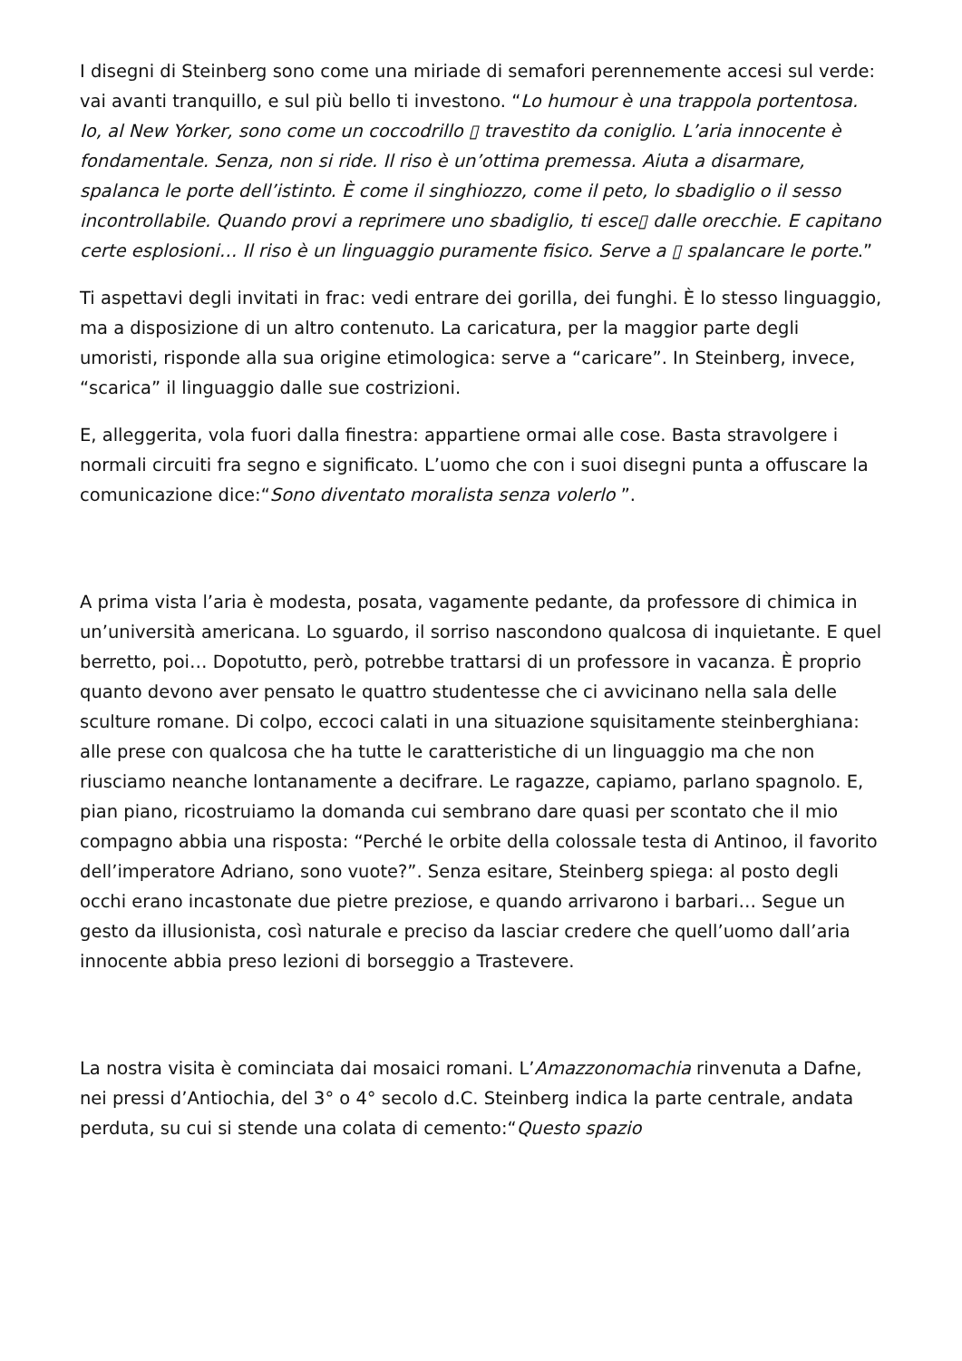I disegni di Steinberg sono come una miriade di semafori perennemente accesi sul verde: vai avanti tranquillo, e sul più bello ti investono. “Lo humour è una trappola portentosa. Io, al New Yorker, sono come un coccodrillo ▯ travestito da coniglio. L’aria innocente è fondamentale. Senza, non si ride. Il riso è un’ottima premessa. Aiuta a disarmare, spalanca le porte dell’istinto. È come il singhiozzo, come il peto, lo sbadiglio o il sesso incontrollabile. Quando provi a reprimere uno sbadiglio, ti esce▯ dalle orecchie. E capitano certe esplosioni… Il riso è un linguaggio puramente fisico. Serve a ▯ spalancare le porte.”
Ti aspettavi degli invitati in frac: vedi entrare dei gorilla, dei funghi. È lo stesso linguaggio, ma a disposizione di un altro contenuto. La caricatura, per la maggior parte degli umoristi, risponde alla sua origine etimologica: serve a “caricare”. In Steinberg, invece, “scarica” il linguaggio dalle sue costrizioni.
E, alleggerita, vola fuori dalla finestra: appartiene ormai alle cose. Basta stravolgere i normali circuiti fra segno e significato. L’uomo che con i suoi disegni punta a offuscare la comunicazione dice:“Sono diventato moralista senza volerlo ”.
A prima vista l’aria è modesta, posata, vagamente pedante, da professore di chimica in un’università americana. Lo sguardo, il sorriso nascondono qualcosa di inquietante. E quel berretto, poi… Dopotutto, però, potrebbe trattarsi di un professore in vacanza. È proprio quanto devono aver pensato le quattro studentesse che ci avvicinano nella sala delle sculture romane. Di colpo, eccoci calati in una situazione squisitamente steinberghiana: alle prese con qualcosa che ha tutte le caratteristiche di un linguaggio ma che non riusciamo neanche lontanamente a decifrare. Le ragazze, capiamo, parlano spagnolo. E, pian piano, ricostruiamo la domanda cui sembrano dare quasi per scontato che il mio compagno abbia una risposta: “Perché le orbite della colossale testa di Antinoo, il favorito dell’imperatore Adriano, sono vuote?”. Senza esitare, Steinberg spiega: al posto degli occhi erano incastonate due pietre preziose, e quando arrivarono i barbari… Segue un gesto da illusionista, così naturale e preciso da lasciar credere che quell’uomo dall’aria innocente abbia preso lezioni di borseggio a Trastevere.
La nostra visita è cominciata dai mosaici romani. L’Amazzonomachia rinvenuta a Dafne, nei pressi d’Antiochia, del 3° o 4° secolo d.C. Steinberg indica la parte centrale, andata perduta, su cui si stende una colata di cemento:“Questo spazio